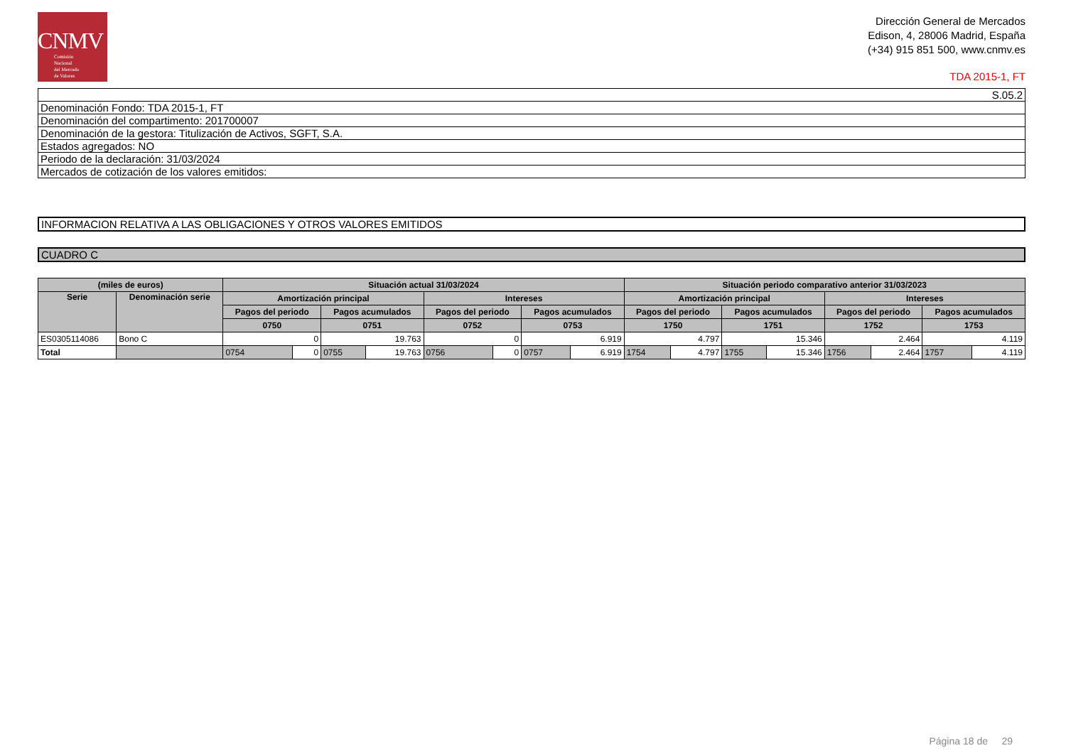CNMV
Comisión
Nacional
del Mercado
de Valores
Dirección General de Mercados
Edison, 4, 28006 Madrid, España
(+34) 915 851 500, www.cnmv.es
TDA 2015-1, FT
| S.05.2 |
| Denominación Fondo: TDA 2015-1, FT |
| Denominación del compartimento: 201700007 |
| Denominación de la gestora: Titulización de Activos, SGFT, S.A. |
| Estados agregados: NO |
| Periodo de la declaración: 31/03/2024 |
| Mercados de cotización de los valores emitidos: |
| INFORMACION RELATIVA A LAS OBLIGACIONES Y OTROS VALORES EMITIDOS |
| CUADRO C |
| (miles de euros) | | Situación actual 31/03/2024 | | | | | | | | Situación periodo comparativo anterior 31/03/2023 | | | | | | | |
| --- | --- | --- | --- | --- | --- | --- | --- | --- | --- | --- | --- | --- | --- | --- | --- | --- | --- |
| Serie | Denominación serie | Amortización principal | | | | Intereses | | | | Amortización principal | | | | Intereses | | | |
| | | Pagos del periodo | | Pagos acumulados | | Pagos del periodo | | Pagos acumulados | | Pagos del periodo | | Pagos acumulados | | Pagos del periodo | | Pagos acumulados | |
| | | 0750 | | 0751 | | 0752 | | 0753 | | 1750 | | 1751 | | 1752 | | 1753 | |
| ES0305114086 | Bono C | 0 | | 19.763 | | 0 | | 6.919 | | 4.797 | | 15.346 | | 2.464 | | 4.119 | |
| Total | | 0754 | 0 | 0755 | 19.763 | 0756 | 0 | 0757 | 6.919 | 1754 | 4.797 | 1755 | 15.346 | 1756 | 2.464 | 1757 | 4.119 |
Página 18 de 29